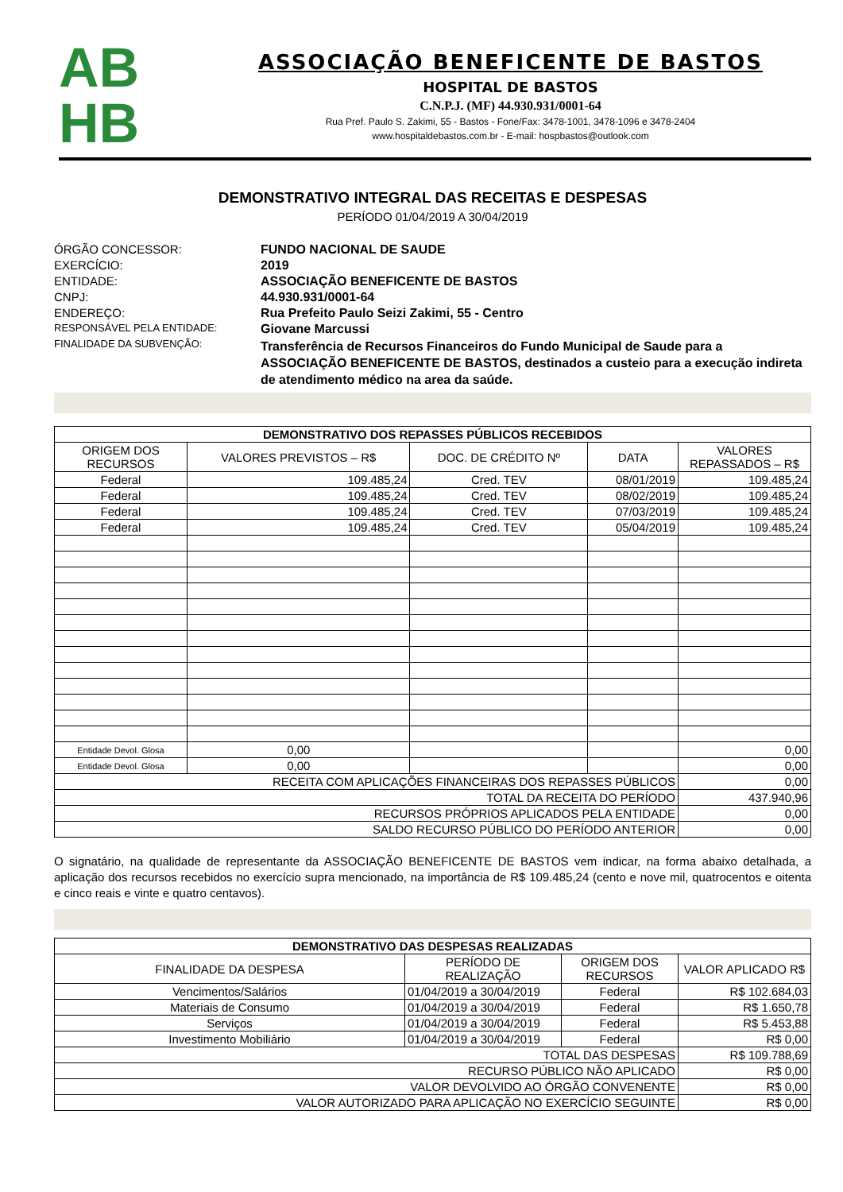AB
HB
ASSOCIAÇÃO BENEFICENTE DE BASTOS
HOSPITAL DE BASTOS
C.N.P.J. (MF) 44.930.931/0001-64
Rua Pref. Paulo S. Zakimi, 55 - Bastos - Fone/Fax: 3478-1001, 3478-1096 e 3478-2404
www.hospitaldebastos.com.br - E-mail: hospbastos@outlook.com
DEMONSTRATIVO INTEGRAL DAS RECEITAS E DESPESAS
PERÍODO 01/04/2019 A 30/04/2019
ÓRGÃO CONCESSOR: FUNDO NACIONAL DE SAUDE EXERCÍCIO: 2019 ENTIDADE: ASSOCIAÇÃO BENEFICENTE DE BASTOS CNPJ: 44.930.931/0001-64 ENDEREÇO: Rua Prefeito Paulo Seizi Zakimi, 55 - Centro RESPONSÁVEL PELA ENTIDADE: Giovane Marcussi FINALIDADE DA SUBVENÇÃO: Transferência de Recursos Financeiros do Fundo Municipal de Saude para a ASSOCIAÇÃO BENEFICENTE DE BASTOS, destinados a custeio para a execução indireta de atendimento médico na area da saúde.
| DEMONSTRATIVO DOS REPASSES PÚBLICOS RECEBIDOS | | | | |
| --- | --- | --- | --- | --- |
| ORIGEM DOS RECURSOS | VALORES PREVISTOS – R$ | DOC. DE CRÉDITO Nº | DATA | VALORES REPASSADOS – R$ |
| Federal | 109.485,24 | Cred. TEV | 08/01/2019 | 109.485,24 |
| Federal | 109.485,24 | Cred. TEV | 08/02/2019 | 109.485,24 |
| Federal | 109.485,24 | Cred. TEV | 07/03/2019 | 109.485,24 |
| Federal | 109.485,24 | Cred. TEV | 05/04/2019 | 109.485,24 |
| Entidade Devol. Glosa | 0,00 | | | 0,00 |
| Entidade Devol. Glosa | 0,00 | | | 0,00 |
| RECEITA COM APLICAÇÕES FINANCEIRAS DOS REPASSES PÚBLICOS | | | | 0,00 |
| TOTAL DA RECEITA DO PERÍODO | | | | 437.940,96 |
| RECURSOS PRÓPRIOS APLICADOS PELA ENTIDADE | | | | 0,00 |
| SALDO RECURSO PÚBLICO DO PERÍODO ANTERIOR | | | | 0,00 |
O signatário, na qualidade de representante da ASSOCIAÇÃO BENEFICENTE DE BASTOS vem indicar, na forma abaixo detalhada, a aplicação dos recursos recebidos no exercício supra mencionado, na importância de R$ 109.485,24 (cento e nove mil, quatrocentos e oitenta e cinco reais e vinte e quatro centavos).
| DEMONSTRATIVO DAS DESPESAS REALIZADAS | | | |
| --- | --- | --- | --- |
| FINALIDADE DA DESPESA | PERÍODO DE REALIZAÇÃO | ORIGEM DOS RECURSOS | VALOR APLICADO R$ |
| Vencimentos/Salários | 01/04/2019 a 30/04/2019 | Federal | R$ 102.684,03 |
| Materiais de Consumo | 01/04/2019 a 30/04/2019 | Federal | R$ 1.650,78 |
| Serviços | 01/04/2019 a 30/04/2019 | Federal | R$ 5.453,88 |
| Investimento Mobiliário | 01/04/2019 a 30/04/2019 | Federal | R$ 0,00 |
| TOTAL DAS DESPESAS | | | R$ 109.788,69 |
| RECURSO PÚBLICO NÃO APLICADO | | | R$ 0,00 |
| VALOR DEVOLVIDO AO ÓRGÃO CONVENENTE | | | R$ 0,00 |
| VALOR AUTORIZADO PARA APLICAÇÃO NO EXERCÍCIO SEGUINTE | | | R$ 0,00 |